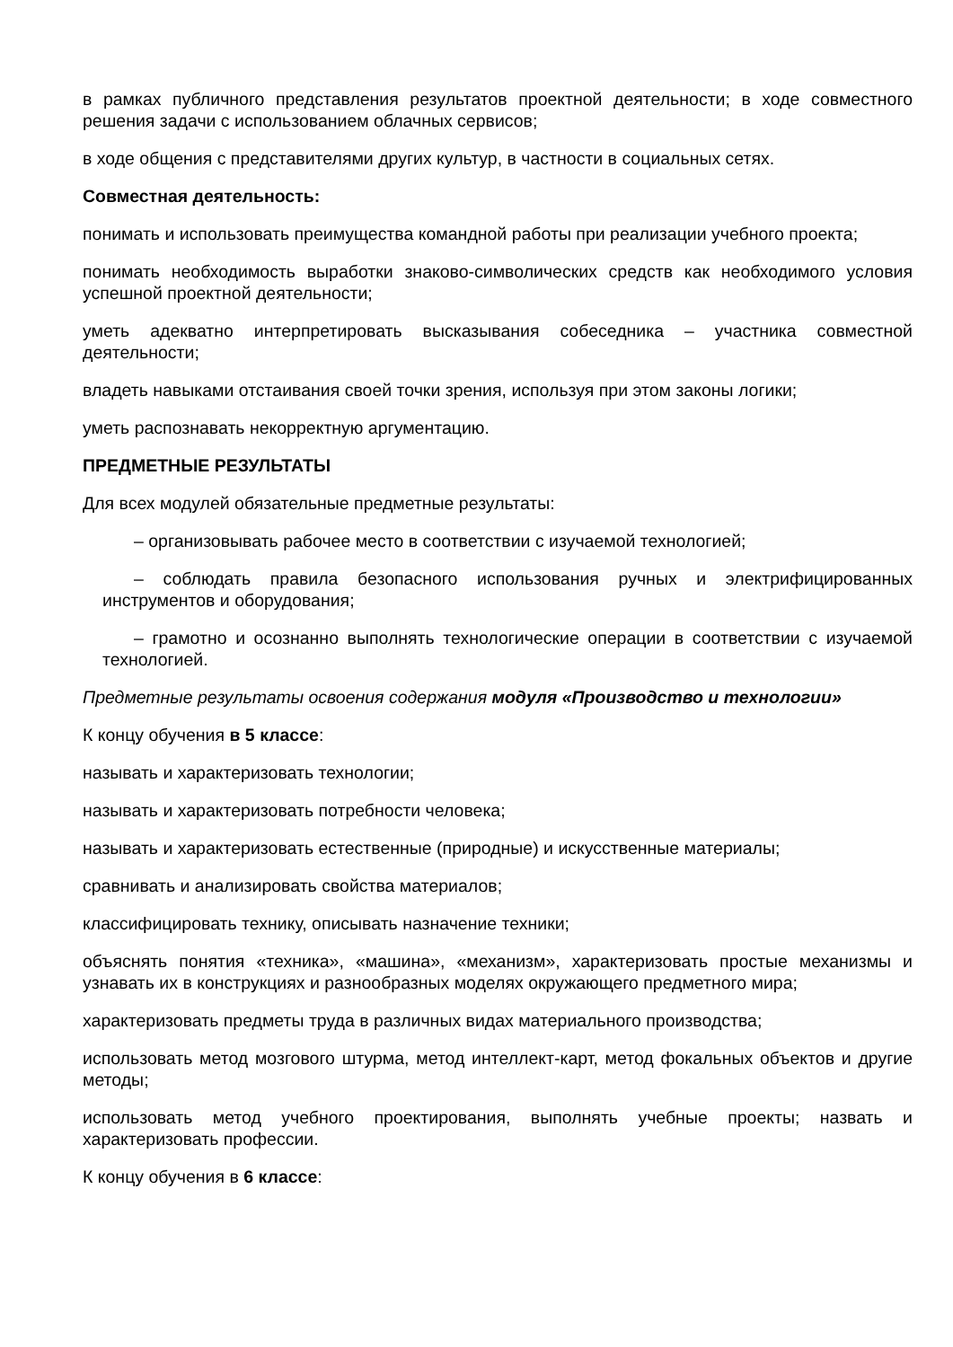в рамках публичного представления результатов проектной деятельности; в ходе совместного решения задачи с использованием облачных сервисов;
в ходе общения с представителями других культур, в частности в социальных сетях.
Совместная деятельность:
понимать и использовать преимущества командной работы при реализации учебного проекта;
понимать необходимость выработки знаково-символических средств как необходимого условия успешной проектной деятельности;
уметь адекватно интерпретировать высказывания собеседника – участника совместной деятельности;
владеть навыками отстаивания своей точки зрения, используя при этом законы логики;
уметь распознавать некорректную аргументацию.
ПРЕДМЕТНЫЕ РЕЗУЛЬТАТЫ
Для всех модулей обязательные предметные результаты:
– организовывать рабочее место в соответствии с изучаемой технологией;
– соблюдать правила безопасного использования ручных и электрифицированных инструментов и оборудования;
– грамотно и осознанно выполнять технологические операции в соответствии с изучаемой технологией.
Предметные результаты освоения содержания модуля «Производство и технологии»
К концу обучения в 5 классе:
называть и характеризовать технологии;
называть и характеризовать потребности человека;
называть и характеризовать естественные (природные) и искусственные материалы;
сравнивать и анализировать свойства материалов;
классифицировать технику, описывать назначение техники;
объяснять понятия «техника», «машина», «механизм», характеризовать простые механизмы и узнавать их в конструкциях и разнообразных моделях окружающего предметного мира;
характеризовать предметы труда в различных видах материального производства;
использовать метод мозгового штурма, метод интеллект-карт, метод фокальных объектов и другие методы;
использовать метод учебного проектирования, выполнять учебные проекты; назвать и характеризовать профессии.
К концу обучения в 6 классе: